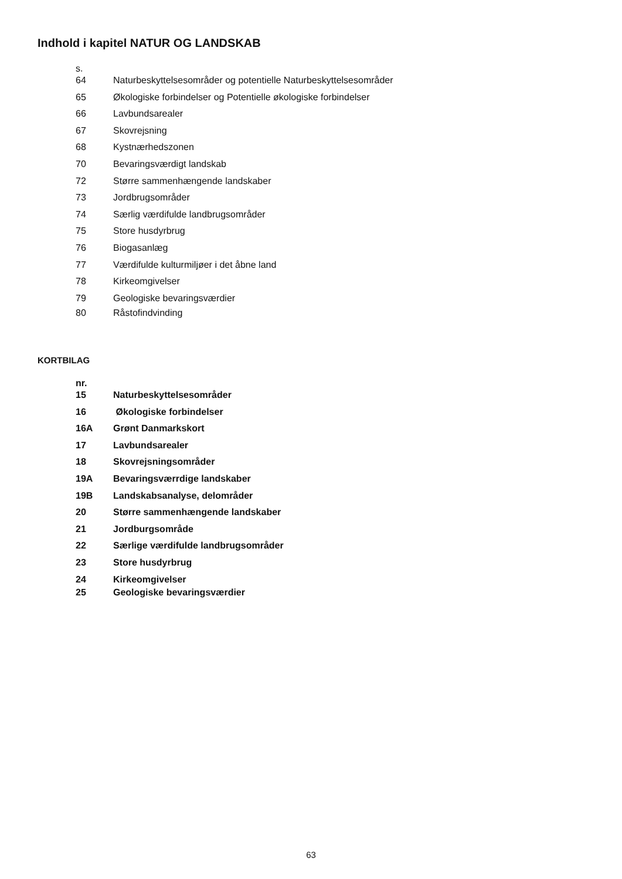Indhold i kapitel NATUR OG LANDSKAB
s.
64 Naturbeskyttelsesområder og potentielle Naturbeskyttelsesområder
65 Økologiske forbindelser og Potentielle økologiske forbindelser
66 Lavbundsarealer
67 Skovrejsning
68 Kystnærhedszonen
70 Bevaringsværdigt landskab
72 Større sammenhængende landskaber
73 Jordbrugsområder
74 Særlig værdifulde landbrugsområder
75 Store husdyrbrug
76 Biogasanlæg
77 Værdifulde kulturmiljøer i det åbne land
78 Kirkeomgivelser
79 Geologiske bevaringsværdier
80 Råstofindvinding
KORTBILAG
nr.
15 Naturbeskyttelsesområder
16 Økologiske forbindelser
16A Grønt Danmarkskort
17 Lavbundsarealer
18 Skovrejsningsområder
19A Bevaringsværrdige landskaber
19B Landskabsanalyse, delområder
20 Større sammenhængende landskaber
21 Jordburgsområde
22 Særlige værdifulde landbrugsområder
23 Store husdyrbrug
24 Kirkeomgivelser
25 Geologiske bevaringsværdier
63